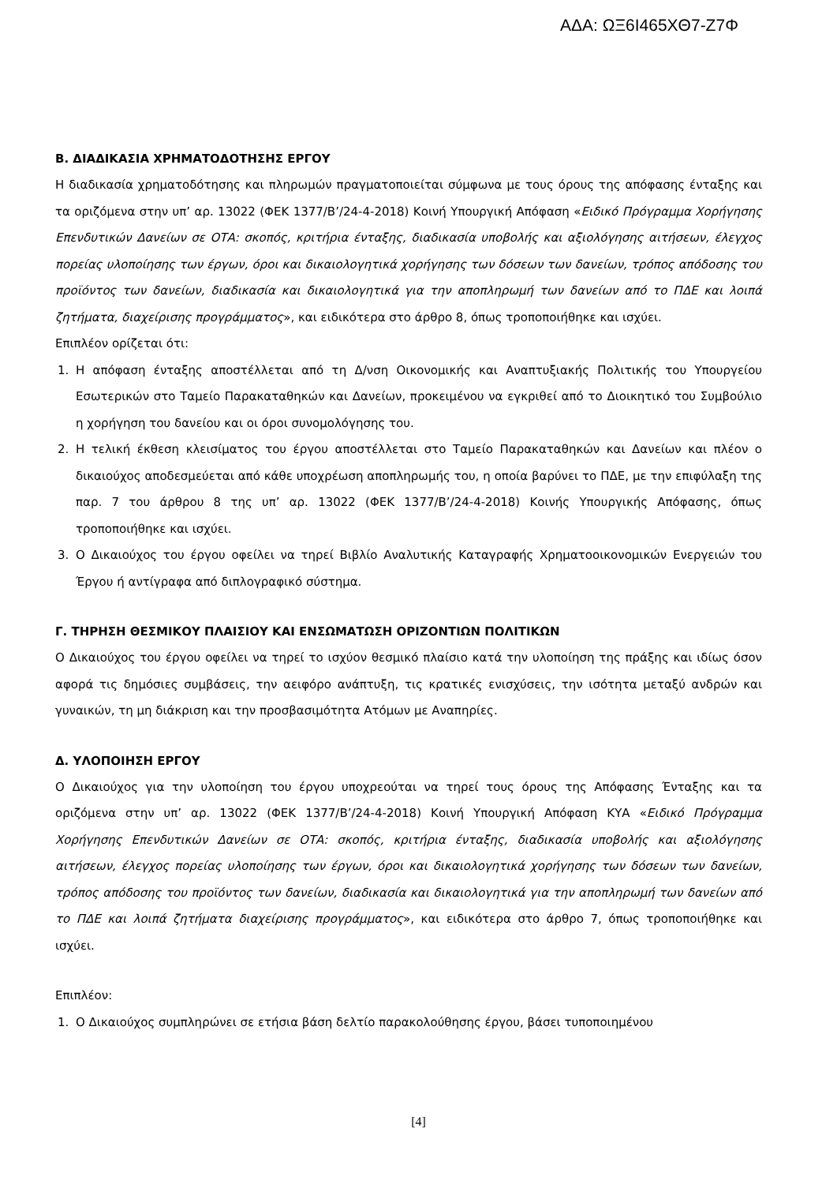ΑΔΑ: ΩΞ6Ι465ΧΘ7-Ζ7Φ
Β. ΔΙΑΔΙΚΑΣΙΑ ΧΡΗΜΑΤΟΔΟΤΗΣΗΣ ΕΡΓΟΥ
Η διαδικασία χρηματοδότησης και πληρωμών πραγματοποιείται σύμφωνα με τους όρους της απόφασης ένταξης και τα οριζόμενα στην υπ’ αρ. 13022 (ΦΕΚ 1377/Β’/24-4-2018) Κοινή Υπουργική Απόφαση «Ειδικό Πρόγραμμα Χορήγησης Επενδυτικών Δανείων σε ΟΤΑ: σκοπός, κριτήρια ένταξης, διαδικασία υποβολής και αξιολόγησης αιτήσεων, έλεγχος πορείας υλοποίησης των έργων, όροι και δικαιολογητικά χορήγησης των δόσεων των δανείων, τρόπος απόδοσης του προϊόντος των δανείων, διαδικασία και δικαιολογητικά για την αποπληρωμή των δανείων από το ΠΔΕ και λοιπά ζητήματα, διαχείρισης προγράμματος», και ειδικότερα στο άρθρο 8, όπως τροποποιήθηκε και ισχύει.
Επιπλέον ορίζεται ότι:
1. Η απόφαση ένταξης αποστέλλεται από τη Δ/νση Οικονομικής και Αναπτυξιακής Πολιτικής του Υπουργείου Εσωτερικών στο Ταμείο Παρακαταθηκών και Δανείων, προκειμένου να εγκριθεί από το Διοικητικό του Συμβούλιο η χορήγηση του δανείου και οι όροι συνομολόγησης του.
2. Η τελική έκθεση κλεισίματος του έργου αποστέλλεται στο Ταμείο Παρακαταθηκών και Δανείων και πλέον ο δικαιούχος αποδεσμεύεται από κάθε υποχρέωση αποπληρωμής του, η οποία βαρύνει το ΠΔΕ, με την επιφύλαξη της παρ. 7 του άρθρου 8 της υπ’ αρ. 13022 (ΦΕΚ 1377/Β’/24-4-2018) Κοινής Υπουργικής Απόφασης, όπως τροποποιήθηκε και ισχύει.
3. Ο Δικαιούχος του έργου οφείλει να τηρεί Βιβλίο Αναλυτικής Καταγραφής Χρηματοοικονομικών Ενεργειών του Έργου ή αντίγραφα από διπλογραφικό σύστημα.
Γ. ΤΗΡΗΣΗ ΘΕΣΜΙΚΟΥ ΠΛΑΙΣΙΟΥ ΚΑΙ ΕΝΣΩΜΑΤΩΣΗ ΟΡΙΖΟΝΤΙΩΝ ΠΟΛΙΤΙΚΩΝ
Ο Δικαιούχος του έργου οφείλει να τηρεί το ισχύον θεσμικό πλαίσιο κατά την υλοποίηση της πράξης και ιδίως όσον αφορά τις δημόσιες συμβάσεις, την αειφόρο ανάπτυξη, τις κρατικές ενισχύσεις, την ισότητα μεταξύ ανδρών και γυναικών, τη μη διάκριση και την προσβασιμότητα Ατόμων με Αναπηρίες.
Δ. ΥΛΟΠΟΙΗΣΗ ΕΡΓΟΥ
Ο Δικαιούχος για την υλοποίηση του έργου υποχρεούται να τηρεί τους όρους της Απόφασης Ένταξης και τα οριζόμενα στην υπ’ αρ. 13022 (ΦΕΚ 1377/Β’/24-4-2018) Κοινή Υπουργική Απόφαση ΚΥΑ «Ειδικό Πρόγραμμα Χορήγησης Επενδυτικών Δανείων σε ΟΤΑ: σκοπός, κριτήρια ένταξης, διαδικασία υποβολής και αξιολόγησης αιτήσεων, έλεγχος πορείας υλοποίησης των έργων, όροι και δικαιολογητικά χορήγησης των δόσεων των δανείων, τρόπος απόδοσης του προϊόντος των δανείων, διαδικασία και δικαιολογητικά για την αποπληρωμή των δανείων από το ΠΔΕ και λοιπά ζητήματα διαχείρισης προγράμματος», και ειδικότερα στο άρθρο 7, όπως τροποποιήθηκε και ισχύει.
Επιπλέον:
1. Ο Δικαιούχος συμπληρώνει σε ετήσια βάση δελτίο παρακολούθησης έργου, βάσει τυποποιημένου
[4]